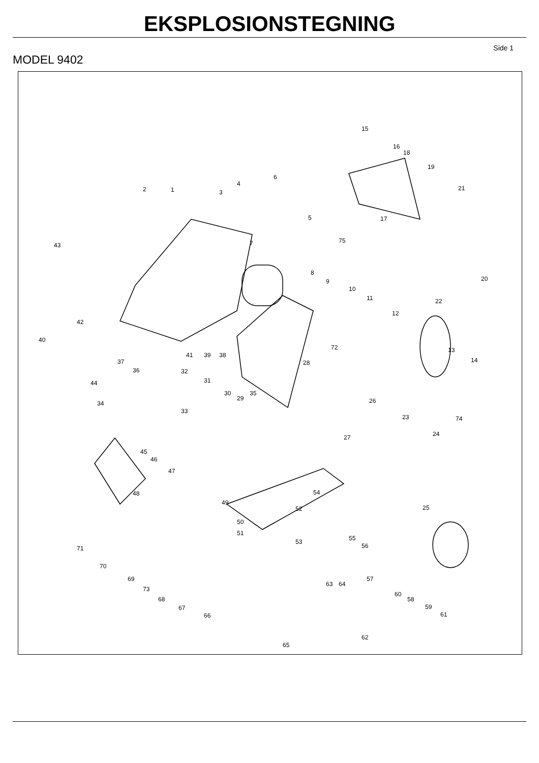EKSPLOSIONSTEGNING
Side 1
MODEL 9402
15
16
18
19
21 1 2 3
4
6
5 17
75
43 7
8
9
10
11
12
20
22
42
40
41 39 38
72 13
14 37
36
28
32
44 31
30
29
35
34
33
26
23 74
24 27
45
46
47
48
49
54
52 25
50
51
53 55
56 71
70
69
73
68
67
66
57
63 64
60
58
59
61
62
65